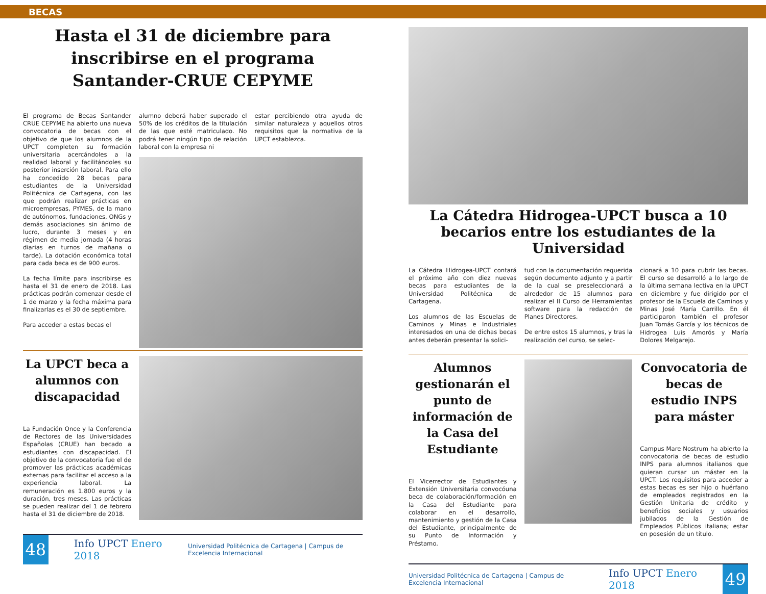BECAS
Hasta el 31 de diciembre para inscribirse en el programa Santander-CRUE CEPYME
El programa de Becas Santander CRUE CEPYME ha abierto una nueva convocatoria de becas con el objetivo de que los alumnos de la UPCT completen su formación universitaria acercándoles a la realidad laboral y facilitándoles su posterior inserción laboral. Para ello ha concedido 28 becas para estudiantes de la Universidad Politécnica de Cartagena, con las que podrán realizar prácticas en microempresas, PYMES, de la mano de autónomos, fundaciones, ONGs y demás asociaciones sin ánimo de lucro, durante 3 meses y en régimen de media jornada (4 horas diarias en turnos de mañana o tarde). La dotación económica total para cada beca es de 900 euros.
La fecha límite para inscribirse es hasta el 31 de enero de 2018. Las prácticas podrán comenzar desde el 1 de marzo y la fecha máxima para finalizarlas es el 30 de septiembre.
Para acceder a estas becas el
alumno deberá haber superado el 50% de los créditos de la titulación de las que esté matriculado. No podrá tener ningún tipo de relación laboral con la empresa ni
estar percibiendo otra ayuda de similar naturaleza y aquellos otros requisitos que la normativa de la UPCT establezca.
La UPCT beca a alumnos con discapacidad
La Fundación Once y la Conferencia de Rectores de las Universidades Españolas (CRUE) han becado a estudiantes con discapacidad. El objetivo de la convocatoria fue el de promover las prácticas académicas externas para facilitar el acceso a la experiencia laboral. La remuneración es 1.800 euros y la duración, tres meses. Las prácticas se pueden realizar del 1 de febrero hasta el 31 de diciembre de 2018.
48
Info UPCT Enero 2018
Universidad Politécnica de Cartagena | Campus de Excelencia Internacional
La Cátedra Hidrogea-UPCT busca a 10 becarios entre los estudiantes de la Universidad
La Cátedra Hidrogea-UPCT contará el próximo año con diez nuevas becas para estudiantes de la Universidad Politécnica de Cartagena.
Los alumnos de las Escuelas de Caminos y Minas e Industriales interesados en una de dichas becas antes deberán presentar la solici-
tud con la documentación requerida según documento adjunto y a partir de la cual se preseleccionará a alrededor de 15 alumnos para realizar el II Curso de Herramientas software para la redacción de Planes Directores.
De entre estos 15 alumnos, y tras la realización del curso, se selec-
cionará a 10 para cubrir las becas. El curso se desarrolló a lo largo de la última semana lectiva en la UPCT en diciembre y fue dirigido por el profesor de la Escuela de Caminos y Minas José María Carrillo. En él participaron también el profesor Juan Tomás García y los técnicos de Hidrogea Luis Amorós y María Dolores Melgarejo.
Alumnos gestionarán el punto de información de la Casa del Estudiante
El Vicerrector de Estudiantes y Extensión Universitaria convocóuna beca de colaboración/formación en la Casa del Estudiante para colaborar en el desarrollo, mantenimiento y gestión de la Casa del Estudiante, principalmente de su Punto de Información y Préstamo.
Convocatoria de becas de estudio INPS para máster
Campus Mare Nostrum ha abierto la convocatoria de becas de estudio INPS para alumnos italianos que quieran cursar un máster en la UPCT. Los requisitos para acceder a estas becas es ser hijo o huérfano de empleados registrados en la Gestión Unitaria de crédito y beneficios sociales y usuarios jubilados de la Gestión de Empleados Públicos italiana; estar en posesión de un título.
Universidad Politécnica de Cartagena | Campus de Excelencia Internacional
Info UPCT Enero 2018
49